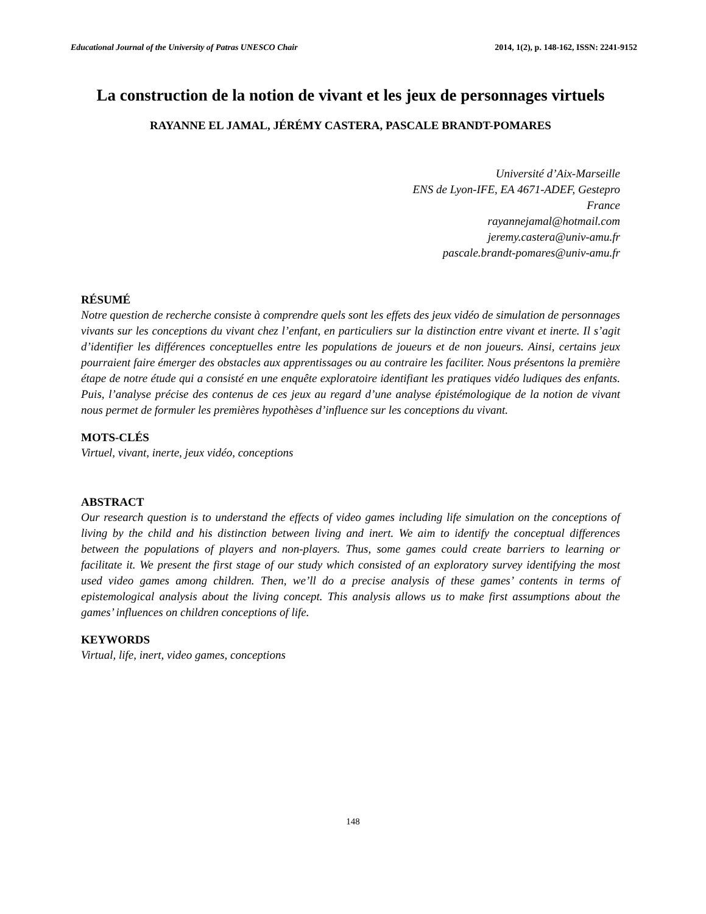Educational Journal of the University of Patras UNESCO Chair 2014, 1(2), p. 148-162, ISSN: 2241-9152
La construction de la notion de vivant et les jeux de personnages virtuels
RAYANNE EL JAMAL, JÉRÉMY CASTERA, PASCALE BRANDT-POMARES
Université d’Aix-Marseille
ENS de Lyon-IFE, EA 4671-ADEF, Gestepro
France
rayannejamal@hotmail.com
jeremy.castera@univ-amu.fr
pascale.brandt-pomares@univ-amu.fr
RÉSUMÉ
Notre question de recherche consiste à comprendre quels sont les effets des jeux vidéo de simulation de personnages vivants sur les conceptions du vivant chez l’enfant, en particuliers sur la distinction entre vivant et inerte. Il s’agit d’identifier les différences conceptuelles entre les populations de joueurs et de non joueurs. Ainsi, certains jeux pourraient faire émerger des obstacles aux apprentissages ou au contraire les faciliter. Nous présentons la première étape de notre étude qui a consisté en une enquête exploratoire identifiant les pratiques vidéo ludiques des enfants. Puis, l’analyse précise des contenus de ces jeux au regard d’une analyse épistémologique de la notion de vivant nous permet de formuler les premières hypothèses d’influence sur les conceptions du vivant.
MOTS-CLÉS
Virtuel, vivant, inerte, jeux vidéo, conceptions
ABSTRACT
Our research question is to understand the effects of video games including life simulation on the conceptions of living by the child and his distinction between living and inert. We aim to identify the conceptual differences between the populations of players and non-players. Thus, some games could create barriers to learning or facilitate it. We present the first stage of our study which consisted of an exploratory survey identifying the most used video games among children. Then, we’ll do a precise analysis of these games’ contents in terms of epistemological analysis about the living concept. This analysis allows us to make first assumptions about the games’ influences on children conceptions of life.
KEYWORDS
Virtual, life, inert, video games, conceptions
148